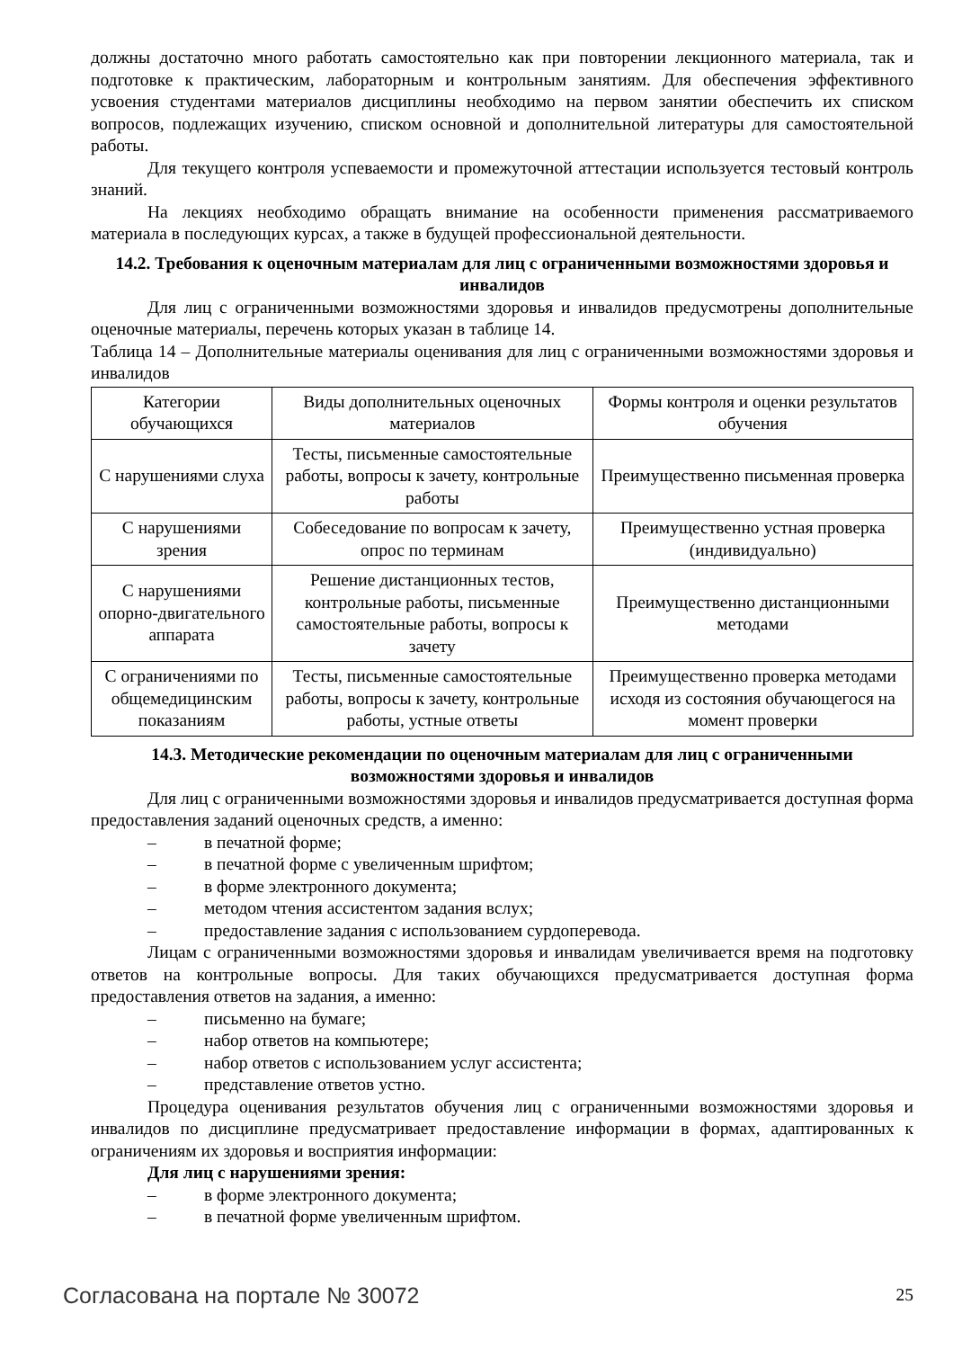должны достаточно много работать самостоятельно как при повторении лекционного материала, так и подготовке к практическим, лабораторным и контрольным занятиям. Для обеспечения эффективного усвоения студентами материалов дисциплины необходимо на первом занятии обеспечить их списком вопросов, подлежащих изучению, списком основной и дополнительной литературы для самостоятельной работы.
Для текущего контроля успеваемости и промежуточной аттестации используется тестовый контроль знаний.
На лекциях необходимо обращать внимание на особенности применения рассматриваемого материала в последующих курсах, а также в будущей профессиональной деятельности.
14.2. Требования к оценочным материалам для лиц с ограниченными возможностями здоровья и инвалидов
Для лиц с ограниченными возможностями здоровья и инвалидов предусмотрены дополнительные оценочные материалы, перечень которых указан в таблице 14.
Таблица 14 – Дополнительные материалы оценивания для лиц с ограниченными возможностями здоровья и инвалидов
| Категории обучающихся | Виды дополнительных оценочных материалов | Формы контроля и оценки результатов обучения |
| --- | --- | --- |
| С нарушениями слуха | Тесты, письменные самостоятельные работы, вопросы к зачету, контрольные работы | Преимущественно письменная проверка |
| С нарушениями зрения | Собеседование по вопросам к зачету, опрос по терминам | Преимущественно устная проверка (индивидуально) |
| С нарушениями опорно-двигательного аппарата | Решение дистанционных тестов, контрольные работы, письменные самостоятельные работы, вопросы к зачету | Преимущественно дистанционными методами |
| С ограничениями по общемедицинским показаниям | Тесты, письменные самостоятельные работы, вопросы к зачету, контрольные работы, устные ответы | Преимущественно проверка методами исходя из состояния обучающегося на момент проверки |
14.3. Методические рекомендации по оценочным материалам для лиц с ограниченными возможностями здоровья и инвалидов
Для лиц с ограниченными возможностями здоровья и инвалидов предусматривается доступная форма предоставления заданий оценочных средств, а именно:
– в печатной форме;
– в печатной форме с увеличенным шрифтом;
– в форме электронного документа;
– методом чтения ассистентом задания вслух;
– предоставление задания с использованием сурдоперевода.
Лицам с ограниченными возможностями здоровья и инвалидам увеличивается время на подготовку ответов на контрольные вопросы. Для таких обучающихся предусматривается доступная форма предоставления ответов на задания, а именно:
– письменно на бумаге;
– набор ответов на компьютере;
– набор ответов с использованием услуг ассистента;
– представление ответов устно.
Процедура оценивания результатов обучения лиц с ограниченными возможностями здоровья и инвалидов по дисциплине предусматривает предоставление информации в формах, адаптированных к ограничениям их здоровья и восприятия информации:
Для лиц с нарушениями зрения:
– в форме электронного документа;
– в печатной форме увеличенным шрифтом.
Согласована на портале № 30072 25